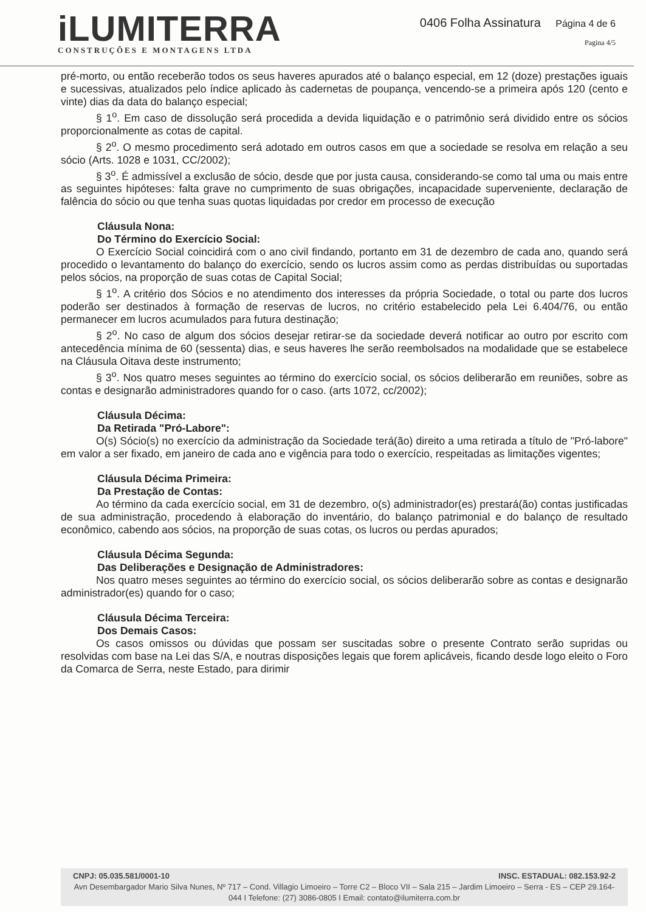iLUMITERRA
CONSTRUÇÕES E MONTAGENS LTDA
0406 Folha Assinatura Página 4 de 6
Pagina 4/5
pré-morto, ou então receberão todos os seus haveres apurados até o balanço especial, em 12 (doze) prestações iguais e sucessivas, atualizados pelo índice aplicado às cadernetas de poupança, vencendo-se a primeira após 120 (cento e vinte) dias da data do balanço especial;
§ 1<sup>o</sup>. Em caso de dissolução será procedida a devida liquidação e o patrimônio será dividido entre os sócios proporcionalmente as cotas de capital.
§ 2<sup>o</sup>. O mesmo procedimento será adotado em outros casos em que a sociedade se resolva em relação a seu sócio (Arts. 1028 e 1031, CC/2002);
§ 3<sup>o</sup>. É admissível a exclusão de sócio, desde que por justa causa, considerando-se como tal uma ou mais entre as seguintes hipóteses: falta grave no cumprimento de suas obrigações, incapacidade superveniente, declaração de falência do sócio ou que tenha suas quotas liquidadas por credor em processo de execução
Cláusula Nona:
Do Término do Exercício Social:
O Exercício Social coincidirá com o ano civil findando, portanto em 31 de dezembro de cada ano, quando será procedido o levantamento do balanço do exercício, sendo os lucros assim como as perdas distribuídas ou suportadas pelos sócios, na proporção de suas cotas de Capital Social;
§ 1<sup>o</sup>. A critério dos Sócios e no atendimento dos interesses da própria Sociedade, o total ou parte dos lucros poderão ser destinados à formação de reservas de lucros, no critério estabelecido pela Lei 6.404/76, ou então permanecer em lucros acumulados para futura destinação;
§ 2<sup>o</sup>. No caso de algum dos sócios desejar retirar-se da sociedade deverá notificar ao outro por escrito com antecedência mínima de 60 (sessenta) dias, e seus haveres lhe serão reembolsados na modalidade que se estabelece na Cláusula Oitava deste instrumento;
§ 3<sup>o</sup>. Nos quatro meses seguintes ao término do exercício social, os sócios deliberarão em reuniões, sobre as contas e designarão administradores quando for o caso. (arts 1072, cc/2002);
Cláusula Décima:
Da Retirada "Pró-Labore":
O(s) Sócio(s) no exercício da administração da Sociedade terá(ão) direito a uma retirada a título de "Pró-labore" em valor a ser fixado, em janeiro de cada ano e vigência para todo o exercício, respeitadas as limitações vigentes;
Cláusula Décima Primeira:
Da Prestação de Contas:
Ao término da cada exercício social, em 31 de dezembro, o(s) administrador(es) prestará(ão) contas justificadas de sua administração, procedendo à elaboração do inventário, do balanço patrimonial e do balanço de resultado econômico, cabendo aos sócios, na proporção de suas cotas, os lucros ou perdas apurados;
Cláusula Décima Segunda:
Das Deliberações e Designação de Administradores:
Nos quatro meses seguintes ao término do exercício social, os sócios deliberarão sobre as contas e designarão administrador(es) quando for o caso;
Cláusula Décima Terceira:
Dos Demais Casos:
Os casos omissos ou dúvidas que possam ser suscitadas sobre o presente Contrato serão supridas ou resolvidas com base na Lei das S/A, e noutras disposições legais que forem aplicáveis, ficando desde logo eleito o Foro da Comarca de Serra, neste Estado, para dirimir
CNPJ: 05.035.581/0001-10 INSC. ESTADUAL: 082.153.92-2
Avn Desembargador Mario Silva Nunes, Nº 717 – Cond. Villagio Limoeiro – Torre C2 – Bloco VII – Sala 215 – Jardim Limoeiro – Serra - ES – CEP 29.164-044 I Telefone: (27) 3086-0805 I Email: contato@ilumiterra.com.br